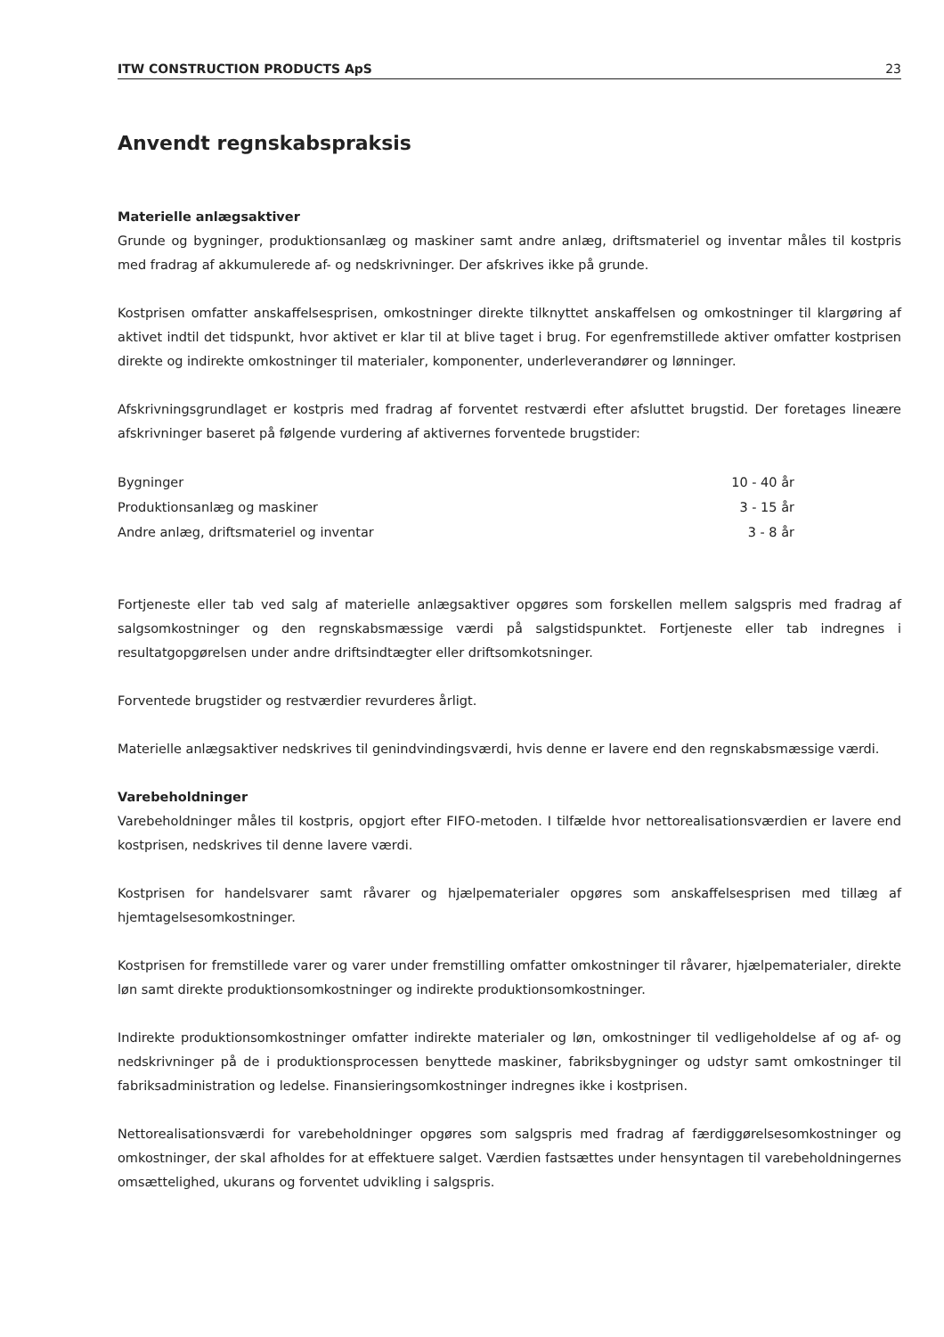ITW CONSTRUCTION PRODUCTS ApS 23
Anvendt regnskabspraksis
Materielle anlægsaktiver
Grunde og bygninger, produktionsanlæg og maskiner samt andre anlæg, driftsmateriel og inventar måles til kostpris med fradrag af akkumulerede af- og nedskrivninger. Der afskrives ikke på grunde.
Kostprisen omfatter anskaffelsesprisen, omkostninger direkte tilknyttet anskaffelsen og omkostninger til klargøring af aktivet indtil det tidspunkt, hvor aktivet er klar til at blive taget i brug. For egenfremstillede aktiver omfatter kostprisen direkte og indirekte omkostninger til materialer, komponenter, underleverandører og lønninger.
Afskrivningsgrundlaget er kostpris med fradrag af forventet restværdi efter afsluttet brugstid. Der foretages lineære afskrivninger baseret på følgende vurdering af aktivernes forventede brugstider:
| Bygninger | 10 - 40 år |
| Produktionsanlæg og maskiner | 3 - 15 år |
| Andre anlæg, driftsmateriel og inventar | 3 - 8 år |
Fortjeneste eller tab ved salg af materielle anlægsaktiver opgøres som forskellen mellem salgspris med fradrag af salgsomkostninger og den regnskabsmæssige værdi på salgstidspunktet. Fortjeneste eller tab indregnes i resultatgopgørelsen under andre driftsindtægter eller driftsomkotsninger.
Forventede brugstider og restværdier revurderes årligt.
Materielle anlægsaktiver nedskrives til genindvindingsværdi, hvis denne er lavere end den regnskabsmæssige værdi.
Varebeholdninger
Varebeholdninger måles til kostpris, opgjort efter FIFO-metoden. I tilfælde hvor nettorealisationsværdien er lavere end kostprisen, nedskrives til denne lavere værdi.
Kostprisen for handelsvarer samt råvarer og hjælpematerialer opgøres som anskaffelsesprisen med tillæg af hjemtagelsesomkostninger.
Kostprisen for fremstillede varer og varer under fremstilling omfatter omkostninger til råvarer, hjælpematerialer, direkte løn samt direkte produktionsomkostninger og indirekte produktionsomkostninger.
Indirekte produktionsomkostninger omfatter indirekte materialer og løn, omkostninger til vedligeholdelse af og af- og nedskrivninger på de i produktionsprocessen benyttede maskiner, fabriksbygninger og udstyr samt omkostninger til fabriksadministration og ledelse. Finansieringsomkostninger indregnes ikke i kostprisen.
Nettorealisationsværdi for varebeholdninger opgøres som salgspris med fradrag af færdiggørelsesomkostninger og omkostninger, der skal afholdes for at effektuere salget. Værdien fastsættes under hensyntagen til varebeholdningernes omsættelighed, ukurans og forventet udvikling i salgspris.